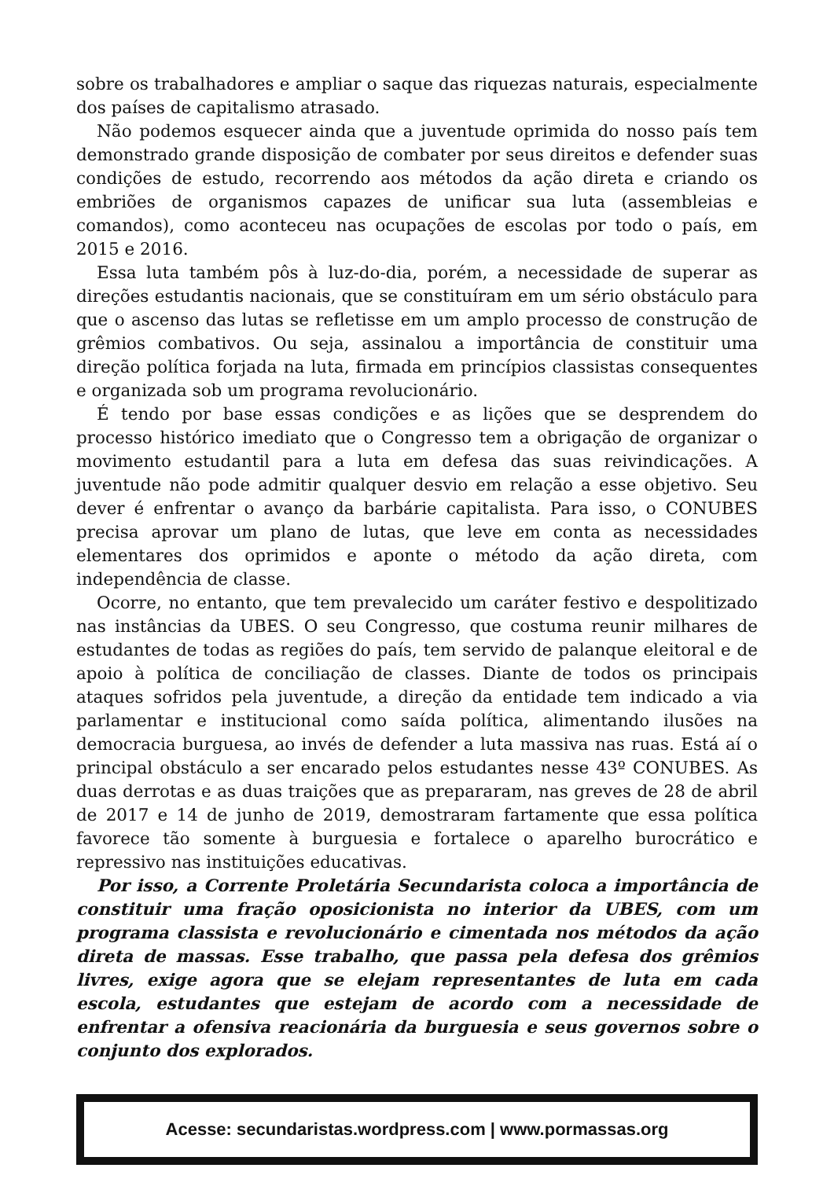sobre os trabalhadores e ampliar o saque das riquezas naturais, especialmente dos países de capitalismo atrasado.
Não podemos esquecer ainda que a juventude oprimida do nosso país tem demonstrado grande disposição de combater por seus direitos e defender suas condições de estudo, recorrendo aos métodos da ação direta e criando os embriões de organismos capazes de unificar sua luta (assembleias e comandos), como aconteceu nas ocupações de escolas por todo o país, em 2015 e 2016.
Essa luta também pôs à luz-do-dia, porém, a necessidade de superar as direções estudantis nacionais, que se constituíram em um sério obstáculo para que o ascenso das lutas se refletisse em um amplo processo de construção de grêmios combativos. Ou seja, assinalou a importância de constituir uma direção política forjada na luta, firmada em princípios classistas consequentes e organizada sob um programa revolucionário.
É tendo por base essas condições e as lições que se desprendem do processo histórico imediato que o Congresso tem a obrigação de organizar o movimento estudantil para a luta em defesa das suas reivindicações. A juventude não pode admitir qualquer desvio em relação a esse objetivo. Seu dever é enfrentar o avanço da barbárie capitalista. Para isso, o CONUBES precisa aprovar um plano de lutas, que leve em conta as necessidades elementares dos oprimidos e aponte o método da ação direta, com independência de classe.
Ocorre, no entanto, que tem prevalecido um caráter festivo e despolitizado nas instâncias da UBES. O seu Congresso, que costuma reunir milhares de estudantes de todas as regiões do país, tem servido de palanque eleitoral e de apoio à política de conciliação de classes. Diante de todos os principais ataques sofridos pela juventude, a direção da entidade tem indicado a via parlamentar e institucional como saída política, alimentando ilusões na democracia burguesa, ao invés de defender a luta massiva nas ruas. Está aí o principal obstáculo a ser encarado pelos estudantes nesse 43º CONUBES. As duas derrotas e as duas traições que as prepararam, nas greves de 28 de abril de 2017 e 14 de junho de 2019, demostraram fartamente que essa política favorece tão somente à burguesia e fortalece o aparelho burocrático e repressivo nas instituições educativas.
Por isso, a Corrente Proletária Secundarista coloca a importância de constituir uma fração oposicionista no interior da UBES, com um programa classista e revolucionário e cimentada nos métodos da ação direta de massas. Esse trabalho, que passa pela defesa dos grêmios livres, exige agora que se elejam representantes de luta em cada escola, estudantes que estejam de acordo com a necessidade de enfrentar a ofensiva reacionária da burguesia e seus governos sobre o conjunto dos explorados.
Acesse: secundaristas.wordpress.com | www.pormassas.org